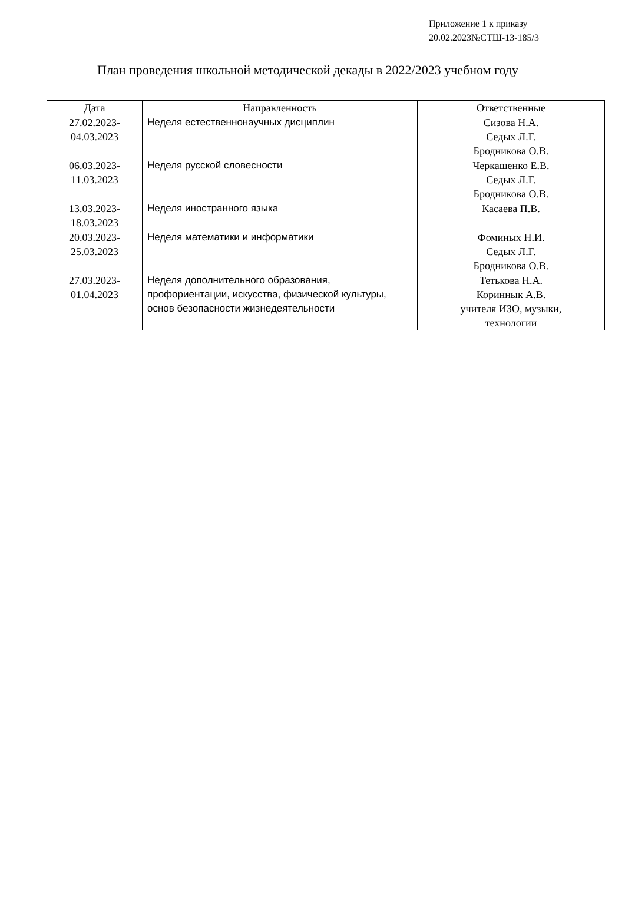Приложение 1 к приказу
20.02.2023№СТШ-13-185/3
План проведения школьной методической декады в 2022/2023 учебном году
| Дата | Направленность | Ответственные |
| --- | --- | --- |
| 27.02.2023- 04.03.2023 | Неделя естественнонаучных дисциплин | Сизова Н.А. Седых Л.Г. Бродникова О.В. |
| 06.03.2023- 11.03.2023 | Неделя русской словесности | Черкашенко Е.В. Седых Л.Г. Бродникова О.В. |
| 13.03.2023- 18.03.2023 | Неделя иностранного языка | Касаева П.В. |
| 20.03.2023- 25.03.2023 | Неделя математики и информатики | Фоминых Н.И. Седых Л.Г. Бродникова О.В. |
| 27.03.2023- 01.04.2023 | Неделя дополнительного образования, профориентации, искусства, физической культуры, основ безопасности жизнедеятельности | Тетькова Н.А. Кориннык А.В. учителя ИЗО, музыки, технологии |